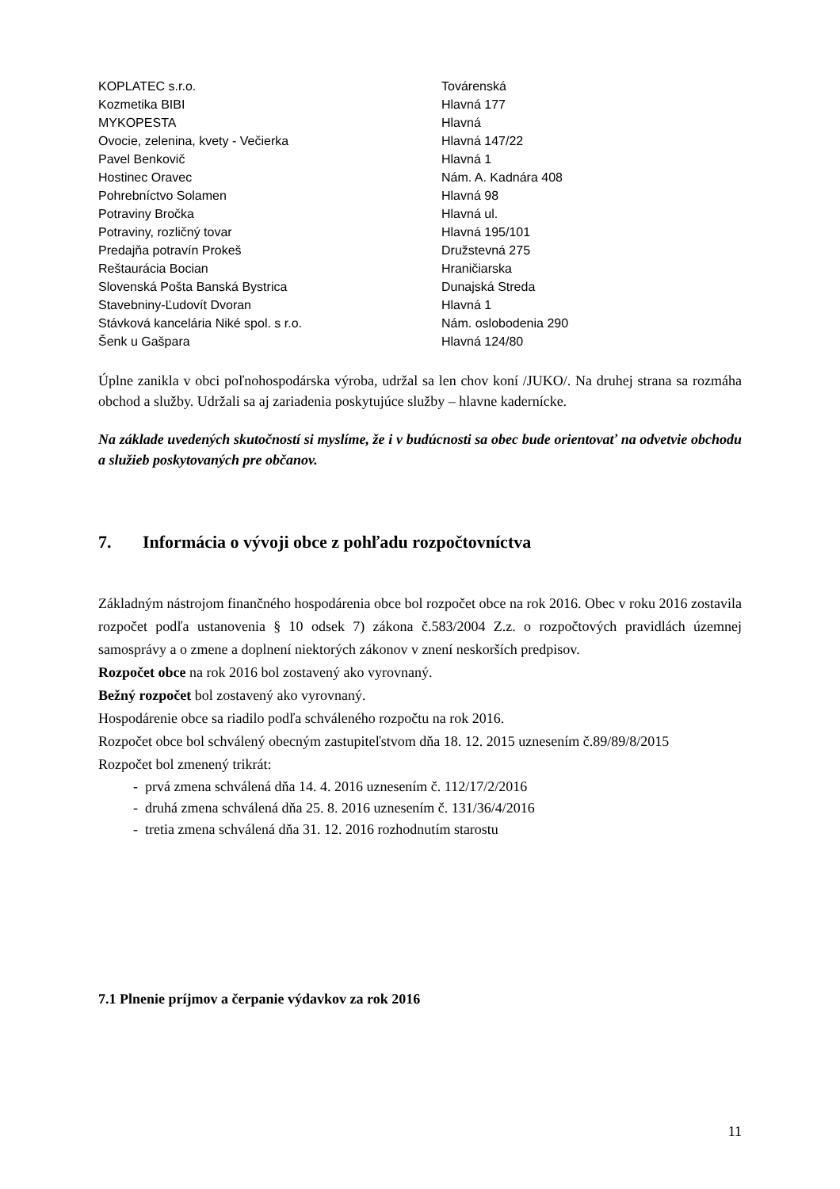| KOPLATEC s.r.o. | Továrenská |
| Kozmetika BIBI | Hlavná 177 |
| MYKOPESTA | Hlavná |
| Ovocie, zelenina, kvety - Večierka | Hlavná 147/22 |
| Pavel Benkovič | Hlavná 1 |
| Hostinec Oravec | Nám. A. Kadnára 408 |
| Pohrebníctvo Solamen | Hlavná 98 |
| Potraviny Bročka | Hlavná ul. |
| Potraviny, rozličný tovar | Hlavná 195/101 |
| Predajňa potravín Prokeš | Družstevná 275 |
| Reštaurácia Bocian | Hraničiarska |
| Slovenská Pošta Banská Bystrica | Dunajská Streda |
| Stavebniny-Ľudovít Dvoran | Hlavná 1 |
| Stávková kancelária Niké spol. s r.o. | Nám. oslobodenia 290 |
| Šenk u Gašpara | Hlavná 124/80 |
Úplne zanikla v obci poľnohospodárska výroba, udržal sa len chov koní /JUKO/. Na druhej strana sa rozmáha obchod a služby. Udržali sa aj zariadenia poskytujúce služby – hlavne kadernícke.
Na základe uvedených skutočností si myslíme, že i v budúcnosti sa obec bude orientovať na odvetvie obchodu a služieb poskytovaných pre občanov.
7. Informácia o vývoji obce z pohľadu rozpočtovníctva
Základným nástrojom finančného hospodárenia obce bol rozpočet obce na rok 2016. Obec v roku 2016 zostavila rozpočet podľa ustanovenia § 10 odsek 7) zákona č.583/2004 Z.z. o rozpočtových pravidlách územnej samosprávy a o zmene a doplnení niektorých zákonov v znení neskorších predpisov.
Rozpočet obce na rok 2016 bol zostavený ako vyrovnaný.
Bežný rozpočet bol zostavený ako vyrovnaný.
Hospodárenie obce sa riadilo podľa schváleného rozpočtu na rok 2016.
Rozpočet obce bol schválený obecným zastupiteľstvom dňa 18. 12. 2015 uznesením č.89/89/8/2015
Rozpočet bol zmenený trikrát:
- prvá zmena schválená dňa 14. 4. 2016 uznesením č. 112/17/2/2016
- druhá zmena schválená dňa 25. 8. 2016 uznesením č. 131/36/4/2016
- tretia zmena schválená dňa 31. 12. 2016 rozhodnutím starostu
7.1 Plnenie príjmov a čerpanie výdavkov za rok 2016
11